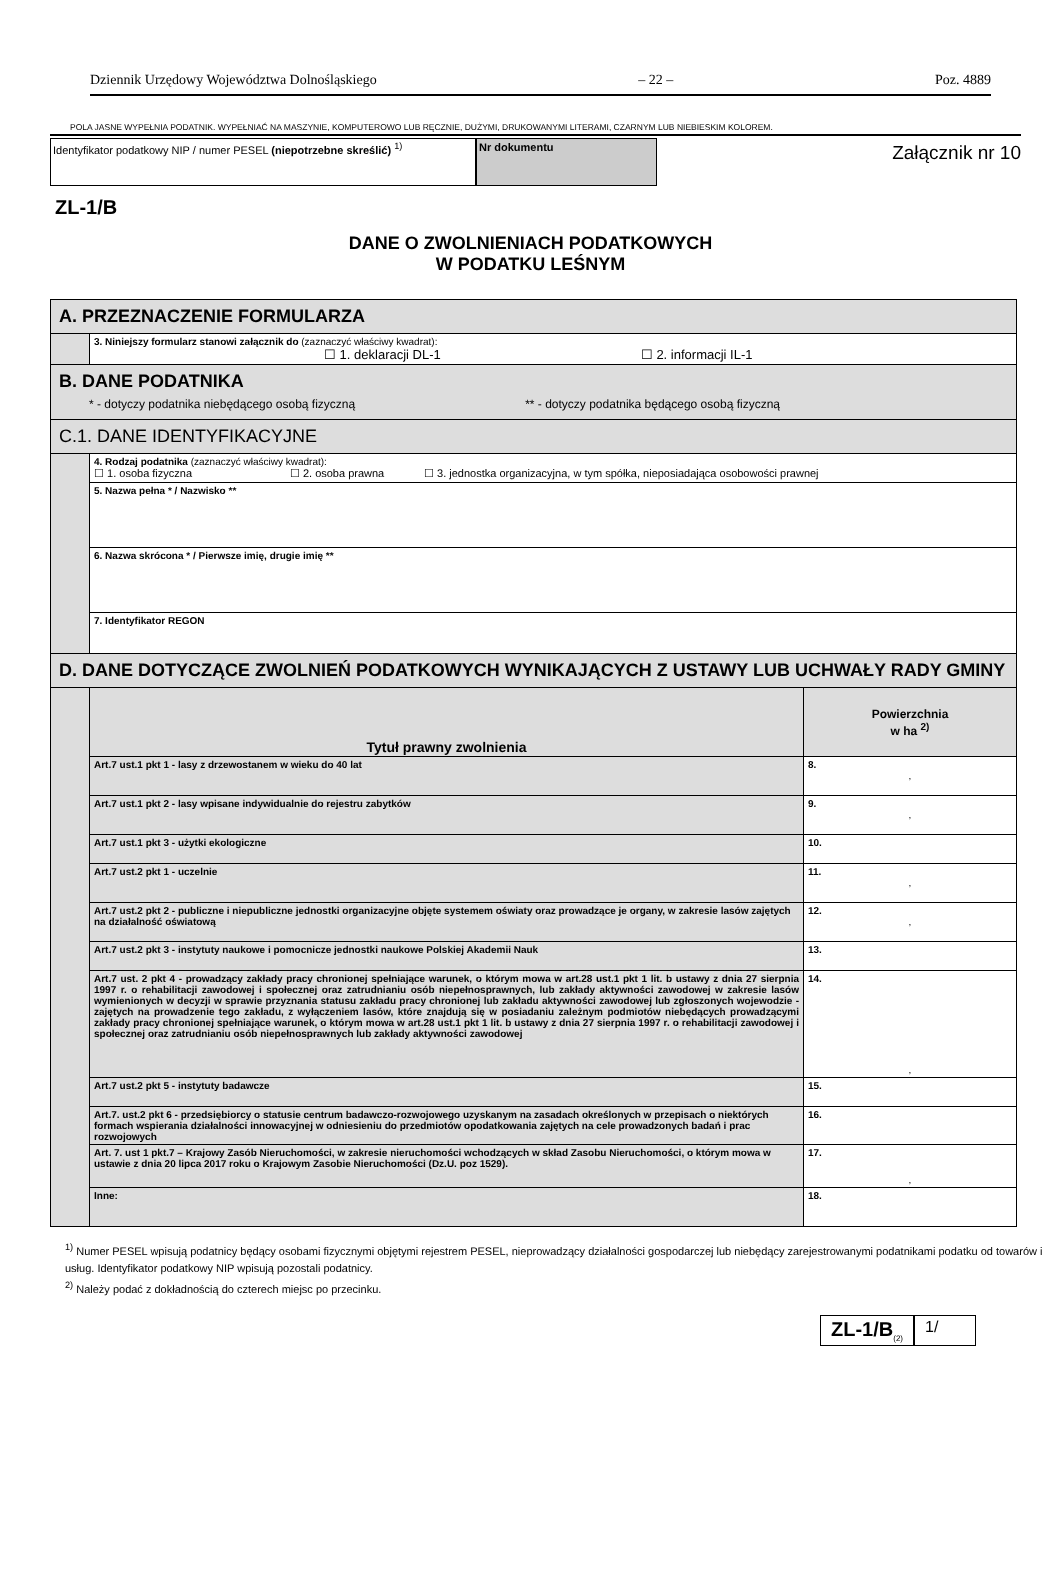Dziennik Urzędowy Województwa Dolnośląskiego – 22 – Poz. 4889
POLA JASNE WYPEŁNIA PODATNIK. WYPEŁNIAĆ NA MASZYNIE, KOMPUTEROWO LUB RĘCZNIE, DUŻYMI, DRUKOWANYMI LITERAMI, CZARNYM LUB NIEBIESKIM KOLOREM.
Identyfikator podatkowy NIP / numer PESEL (niepotrzebne skreślić) <sup>1)</sup>
Nr dokumentu
Załącznik nr 10
ZL-1/B
DANE O ZWOLNIENIACH PODATKOWYCH
W PODATKU LEŚNYM
| A. PRZEZNACZENIE FORMULARZA | | |
| | 3. Niniejszy formularz stanowi załącznik do (zaznaczyć właściwy kwadrat): ☐ 1. deklaracji DL-1 ☐ 2. informacji IL-1 | |
| B. DANE PODATNIKA * - dotyczy podatnika niebędącego osobą fizyczną ** - dotyczy podatnika będącego osobą fizyczną | | |
| C.1. DANE IDENTYFIKACYJNE | | |
| | 4. Rodzaj podatnika (zaznaczyć właściwy kwadrat): ☐ 1. osoba fizyczna ☐ 2. osoba prawna ☐ 3. jednostka organizacyjna, w tym spółka, nieposiadająca osobowości prawnej | |
| | 5. Nazwa pełna * / Nazwisko ** | |
| | 6. Nazwa skrócona * / Pierwsze imię, drugie imię ** | |
| | 7. Identyfikator REGON | |
| D. DANE DOTYCZĄCE ZWOLNIEŃ PODATKOWYCH WYNIKAJĄCYCH Z USTAWY LUB UCHWAŁY RADY GMINY | | |
| | Tytuł prawny zwolnienia | Powierzchnia w ha <sup>2)</sup> |
| | Art.7 ust.1 pkt 1 - lasy z drzewostanem w wieku do 40 lat | 8. , |
| | Art.7 ust.1 pkt 2 - lasy wpisane indywidualnie do rejestru zabytków | 9. , |
| | Art.7 ust.1 pkt 3 - użytki ekologiczne | 10. |
| | Art.7 ust.2 pkt 1 - uczelnie | 11. , |
| | Art.7 ust.2 pkt 2 - publiczne i niepubliczne jednostki organizacyjne objęte systemem oświaty oraz prowadzące je organy, w zakresie lasów zajętych na działalność oświatową | 12. , |
| | Art.7 ust.2 pkt 3 - instytuty naukowe i pomocnicze jednostki naukowe Polskiej Akademii Nauk | 13. |
| | Art.7 ust. 2 pkt 4 - prowadzący zakłady pracy chronionej spełniające warunek, o którym mowa w art.28 ust.1 pkt 1 lit. b ustawy z dnia 27 sierpnia 1997 r. o rehabilitacji zawodowej i społecznej oraz zatrudnianiu osób niepełnosprawnych, lub zakłady aktywności zawodowej w zakresie lasów wymienionych w decyzji w sprawie przyznania statusu zakładu pracy chronionej lub zakładu aktywności zawodowej lub zgłoszonych wojewodzie - zajętych na prowadzenie tego zakładu, z wyłączeniem lasów, które znajdują się w posiadaniu zależnym podmiotów niebędących prowadzącymi zakłady pracy chronionej spełniające warunek, o którym mowa w art.28 ust.1 pkt 1 lit. b ustawy z dnia 27 sierpnia 1997 r. o rehabilitacji zawodowej i społecznej oraz zatrudnianiu osób niepełnosprawnych lub zakłady aktywności zawodowej | 14. , |
| | Art.7 ust.2 pkt 5 - instytuty badawcze | 15. |
| | Art.7. ust.2 pkt 6 - przedsiębiorcy o statusie centrum badawczo-rozwojowego uzyskanym na zasadach określonych w przepisach o niektórych formach wspierania działalności innowacyjnej w odniesieniu do przedmiotów opodatkowania zajętych na cele prowadzonych badań i prac rozwojowych | 16. |
| | Art. 7. ust 1 pkt.7 – Krajowy Zasób Nieruchomości, w zakresie nieruchomości wchodzących w skład Zasobu Nieruchomości, o którym mowa w ustawie z dnia 20 lipca 2017 roku o Krajowym Zasobie Nieruchomości (Dz.U. poz 1529). | 17. , |
| | Inne: | 18. |
<sup>1)</sup> Numer PESEL wpisują podatnicy będący osobami fizycznymi objętymi rejestrem PESEL, nieprowadzący działalności gospodarczej lub niebędący zarejestrowanymi podatnikami podatku od towarów i usług. Identyfikator podatkowy NIP wpisują pozostali podatnicy.
<sup>2)</sup> Należy podać z dokładnością do czterech miejsc po przecinku.
ZL-1/B<sub>(2)</sub>
1/